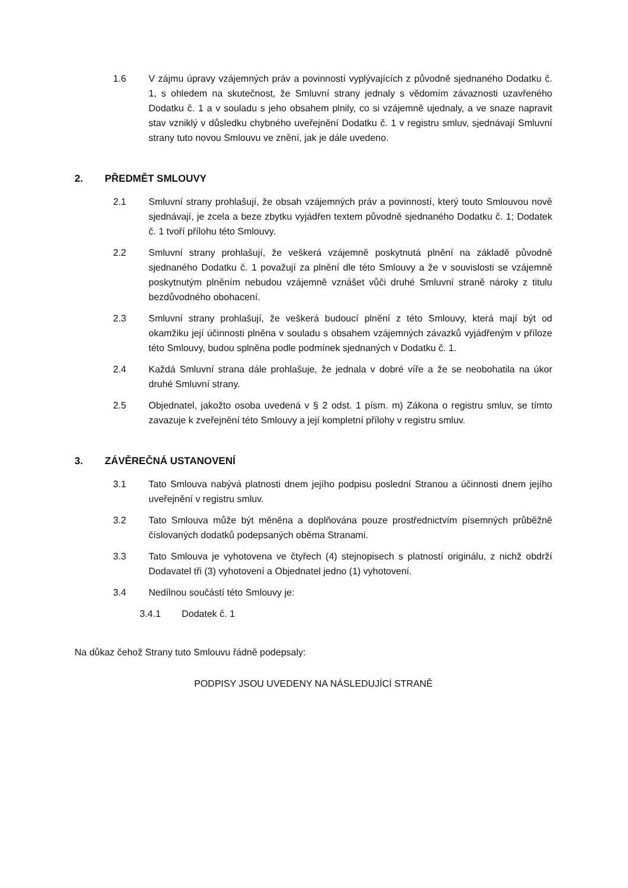1.6 V zájmu úpravy vzájemných práv a povinností vyplývajících z původně sjednaného Dodatku č. 1, s ohledem na skutečnost, že Smluvní strany jednaly s vědomím závaznosti uzavřeného Dodatku č. 1 a v souladu s jeho obsahem plnily, co si vzájemně ujednaly, a ve snaze napravit stav vzniklý v důsledku chybného uveřejnění Dodatku č. 1 v registru smluv, sjednávají Smluvní strany tuto novou Smlouvu ve znění, jak je dále uvedeno.
2. PŘEDMĚT SMLOUVY
2.1 Smluvní strany prohlašují, že obsah vzájemných práv a povinností, který touto Smlouvou nově sjednávají, je zcela a beze zbytku vyjádřen textem původně sjednaného Dodatku č. 1; Dodatek č. 1 tvoří přílohu této Smlouvy.
2.2 Smluvní strany prohlašují, že veškerá vzájemně poskytnutá plnění na základě původně sjednaného Dodatku č. 1 považují za plnění dle této Smlouvy a že v souvislosti se vzájemně poskytnutým plněním nebudou vzájemně vznášet vůči druhé Smluvní straně nároky z titulu bezdůvodného obohacení.
2.3 Smluvní strany prohlašují, že veškerá budoucí plnění z této Smlouvy, která mají být od okamžiku její účinnosti plněna v souladu s obsahem vzájemných závazků vyjádřeným v příloze této Smlouvy, budou splněna podle podmínek sjednaných v Dodatku č. 1.
2.4 Každá Smluvní strana dále prohlašuje, že jednala v dobré víře a že se neobohatila na úkor druhé Smluvní strany.
2.5 Objednatel, jakožto osoba uvedená v § 2 odst. 1 písm. m) Zákona o registru smluv, se tímto zavazuje k zveřejnění této Smlouvy a její kompletní přílohy v registru smluv.
3. ZÁVĚREČNÁ USTANOVENÍ
3.1 Tato Smlouva nabývá platnosti dnem jejího podpisu poslední Stranou a účinnosti dnem jejího uveřejnění v registru smluv.
3.2 Tato Smlouva může být měněna a doplňována pouze prostřednictvím písemných průběžně číslovaných dodatků podepsaných oběma Stranami.
3.3 Tato Smlouva je vyhotovena ve čtyřech (4) stejnopisech s platností originálu, z nichž obdrží Dodavatel tři (3) vyhotovení a Objednatel jedno (1) vyhotovení.
3.4 Nedílnou součástí této Smlouvy je:
3.4.1 Dodatek č. 1
Na důkaz čehož Strany tuto Smlouvu řádně podepsaly:
PODPISY JSOU UVEDENY NA NÁSLEDUJÍCÍ STRANĚ